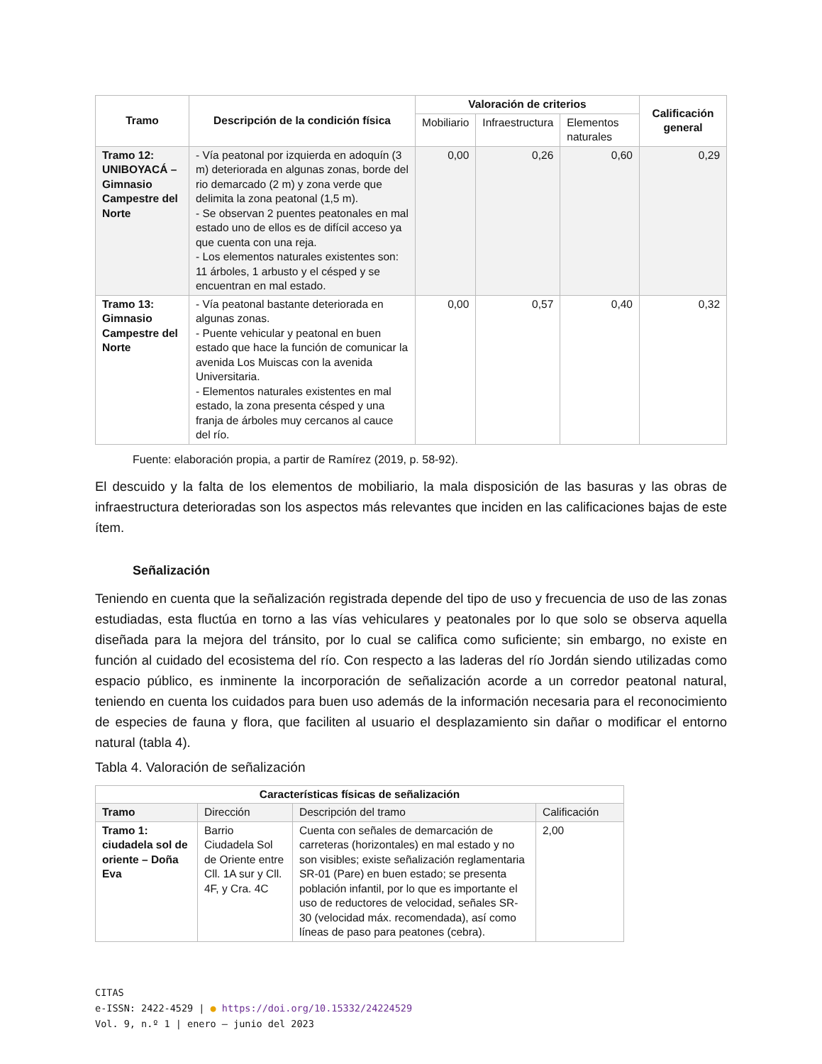| Tramo | Descripción de la condición física | Valoración de criterios | | | Calificación general |
| --- | --- | --- | --- | --- | --- |
| | | Mobiliario | Infraestructura | Elementos naturales | |
| Tramo 12: UNIBOYACÁ – Gimnasio Campestre del Norte | - Vía peatonal por izquierda en adoquín (3 m) deteriorada en algunas zonas, borde del rio demarcado (2 m) y zona verde que delimita la zona peatonal (1,5 m). - Se observan 2 puentes peatonales en mal estado uno de ellos es de difícil acceso ya que cuenta con una reja. - Los elementos naturales existentes son: 11 árboles, 1 arbusto y el césped y se encuentran en mal estado. | 0,00 | 0,26 | 0,60 | 0,29 |
| Tramo 13: Gimnasio Campestre del Norte | - Vía peatonal bastante deteriorada en algunas zonas. - Puente vehicular y peatonal en buen estado que hace la función de comunicar la avenida Los Muiscas con la avenida Universitaria. - Elementos naturales existentes en mal estado, la zona presenta césped y una franja de árboles muy cercanos al cauce del río. | 0,00 | 0,57 | 0,40 | 0,32 |
Fuente: elaboración propia, a partir de Ramírez (2019, p. 58-92).
El descuido y la falta de los elementos de mobiliario, la mala disposición de las basuras y las obras de infraestructura deterioradas son los aspectos más relevantes que inciden en las calificaciones bajas de este ítem.
Señalización
Teniendo en cuenta que la señalización registrada depende del tipo de uso y frecuencia de uso de las zonas estudiadas, esta fluctúa en torno a las vías vehiculares y peatonales por lo que solo se observa aquella diseñada para la mejora del tránsito, por lo cual se califica como suficiente; sin embargo, no existe en función al cuidado del ecosistema del río. Con respecto a las laderas del río Jordán siendo utilizadas como espacio público, es inminente la incorporación de señalización acorde a un corredor peatonal natural, teniendo en cuenta los cuidados para buen uso además de la información necesaria para el reconocimiento de especies de fauna y flora, que faciliten al usuario el desplazamiento sin dañar o modificar el entorno natural (tabla 4).
Tabla 4. Valoración de señalización
| Características físicas de señalización | | | |
| --- | --- | --- | --- |
| Tramo | Dirección | Descripción del tramo | Calificación |
| Tramo 1: ciudadela sol de oriente – Doña Eva | Barrio Ciudadela Sol de Oriente entre Cll. 1A sur y Cll. 4F, y Cra. 4C | Cuenta con señales de demarcación de carreteras (horizontales) en mal estado y no son visibles; existe señalización reglamentaria SR-01 (Pare) en buen estado; se presenta población infantil, por lo que es importante el uso de reductores de velocidad, señales SR-30 (velocidad máx. recomendada), así como líneas de paso para peatones (cebra). | 2,00 |
CITAS
e-ISSN: 2422-4529 | ● https://doi.org/10.15332/24224529
Vol. 9, n.º 1 | enero – junio del 2023